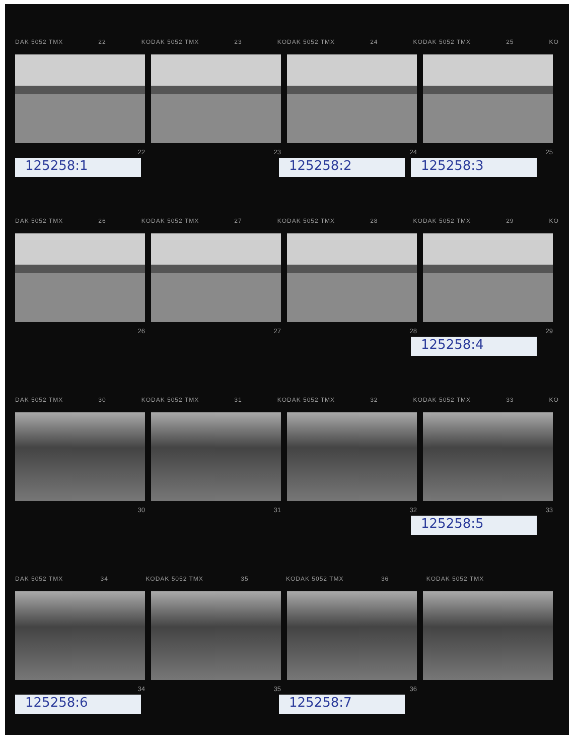DAK 5052 TMX 22 KODAK 5052 TMX 23 KODAK 5052 TMX 24 KODAK 5052 TMX 25 KO
22 23 24 25
125258:1 125258:2 125258:3
DAK 5052 TMX 26 KODAK 5052 TMX 27 KODAK 5052 TMX 28 KODAK 5052 TMX 29 KO
26 27 28 29
125258:4
DAK 5052 TMX 30 KODAK 5052 TMX 31 KODAK 5052 TMX 32 KODAK 5052 TMX 33 KO
30 31 32 33
125258:5
DAK 5052 TMX 34 KODAK 5052 TMX 35 KODAK 5052 TMX 36 KODAK 5052 TMX
34 35 36
125258:6 125258:7